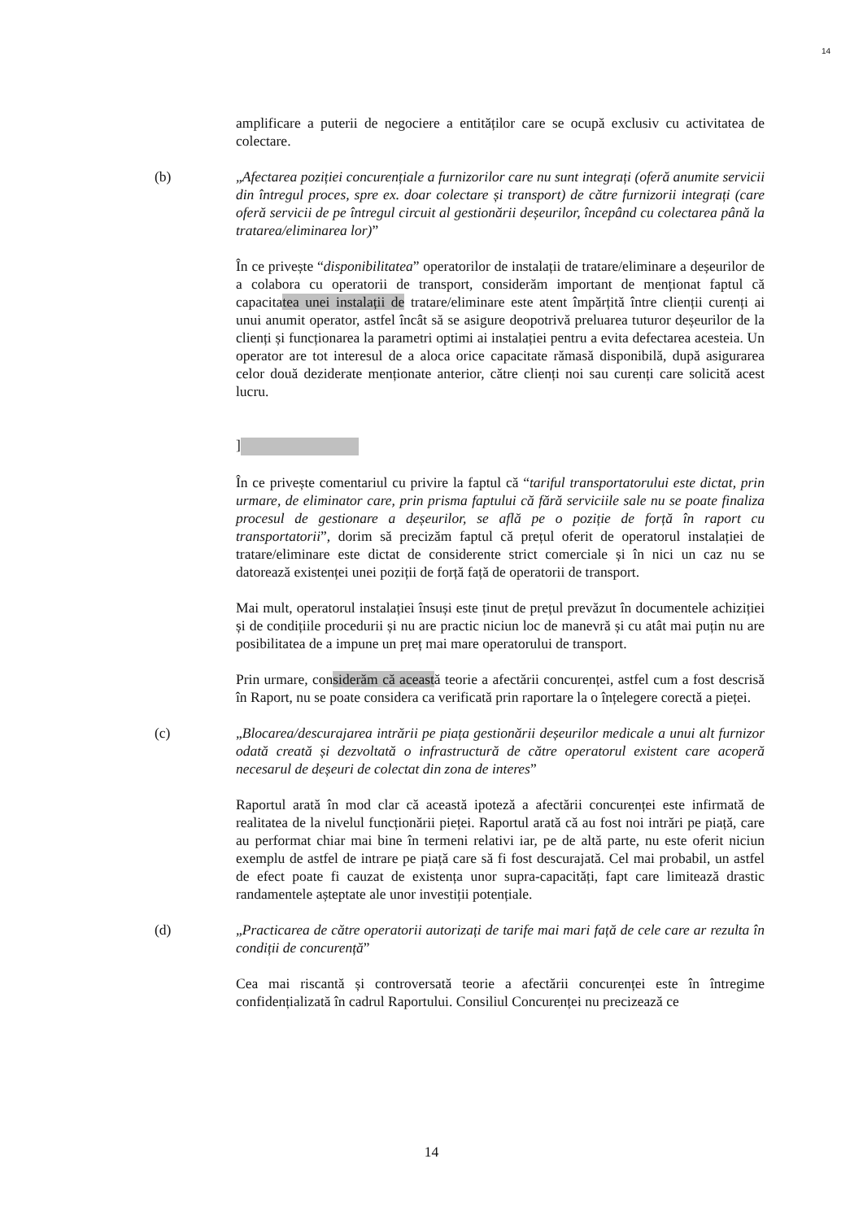14
amplificare a puterii de negociere a entităților care se ocupă exclusiv cu activitatea de colectare.
(b) „Afectarea poziției concurențiale a furnizorilor care nu sunt integrați (oferă anumite servicii din întregul proces, spre ex. doar colectare și transport) de către furnizorii integrați (care oferă servicii de pe întregul circuit al gestionării deșeurilor, începând cu colectarea până la tratarea/eliminarea lor)”
În ce privește “disponibilitatea” operatorilor de instalații de tratare/eliminare a deșeurilor de a colabora cu operatorii de transport, considerăm important de menționat faptul că capacitatea unei instalații de tratare/eliminare este atent împărțită între clienții curenți ai unui anumit operator, astfel încât să se asigure deopotrivă preluarea tuturor deșeurilor de la clienți și funcționarea la parametri optimi ai instalației pentru a evita defectarea acesteia. Un operator are tot interesul de a aloca orice capacitate rămasă disponibilă, după asigurarea celor două deziderate menționate anterior, către clienți noi sau curenți care solicită acest lucru.
]
În ce privește comentariul cu privire la faptul că “tariful transportatorului este dictat, prin urmare, de eliminator care, prin prisma faptului că fără serviciile sale nu se poate finaliza procesul de gestionare a deșeurilor, se află pe o poziție de forță în raport cu transportatorii”, dorim să precizăm faptul că prețul oferit de operatorul instalației de tratare/eliminare este dictat de considerente strict comerciale și în nici un caz nu se datorează existenței unei poziții de forță față de operatorii de transport.
Mai mult, operatorul instalației însuși este ținut de prețul prevăzut în documentele achiziției și de condițiile procedurii și nu are practic niciun loc de manevră și cu atât mai puțin nu are posibilitatea de a impune un preț mai mare operatorului de transport.
Prin urmare, considerăm că această teorie a afectării concurenței, astfel cum a fost descrisă în Raport, nu se poate considera ca verificată prin raportare la o înțelegere corectă a pieței.
(c) „Blocarea/descurajarea intrării pe piața gestionării deșeurilor medicale a unui alt furnizor odată creată și dezvoltată o infrastructură de către operatorul existent care acoperă necesarul de deșeuri de colectat din zona de interes”
Raportul arată în mod clar că această ipoteză a afectării concurenței este infirmată de realitatea de la nivelul funcționării pieței. Raportul arată că au fost noi intrări pe piață, care au performat chiar mai bine în termeni relativi iar, pe de altă parte, nu este oferit niciun exemplu de astfel de intrare pe piață care să fi fost descurajată. Cel mai probabil, un astfel de efect poate fi cauzat de existența unor supra-capacități, fapt care limitează drastic randamentele așteptate ale unor investiții potențiale.
(d) „Practicarea de către operatorii autorizați de tarife mai mari față de cele care ar rezulta în condiții de concurență”
Cea mai riscantă și controversată teorie a afectării concurenței este în întregime confidențializată în cadrul Raportului. Consiliul Concurenței nu precizează ce
14